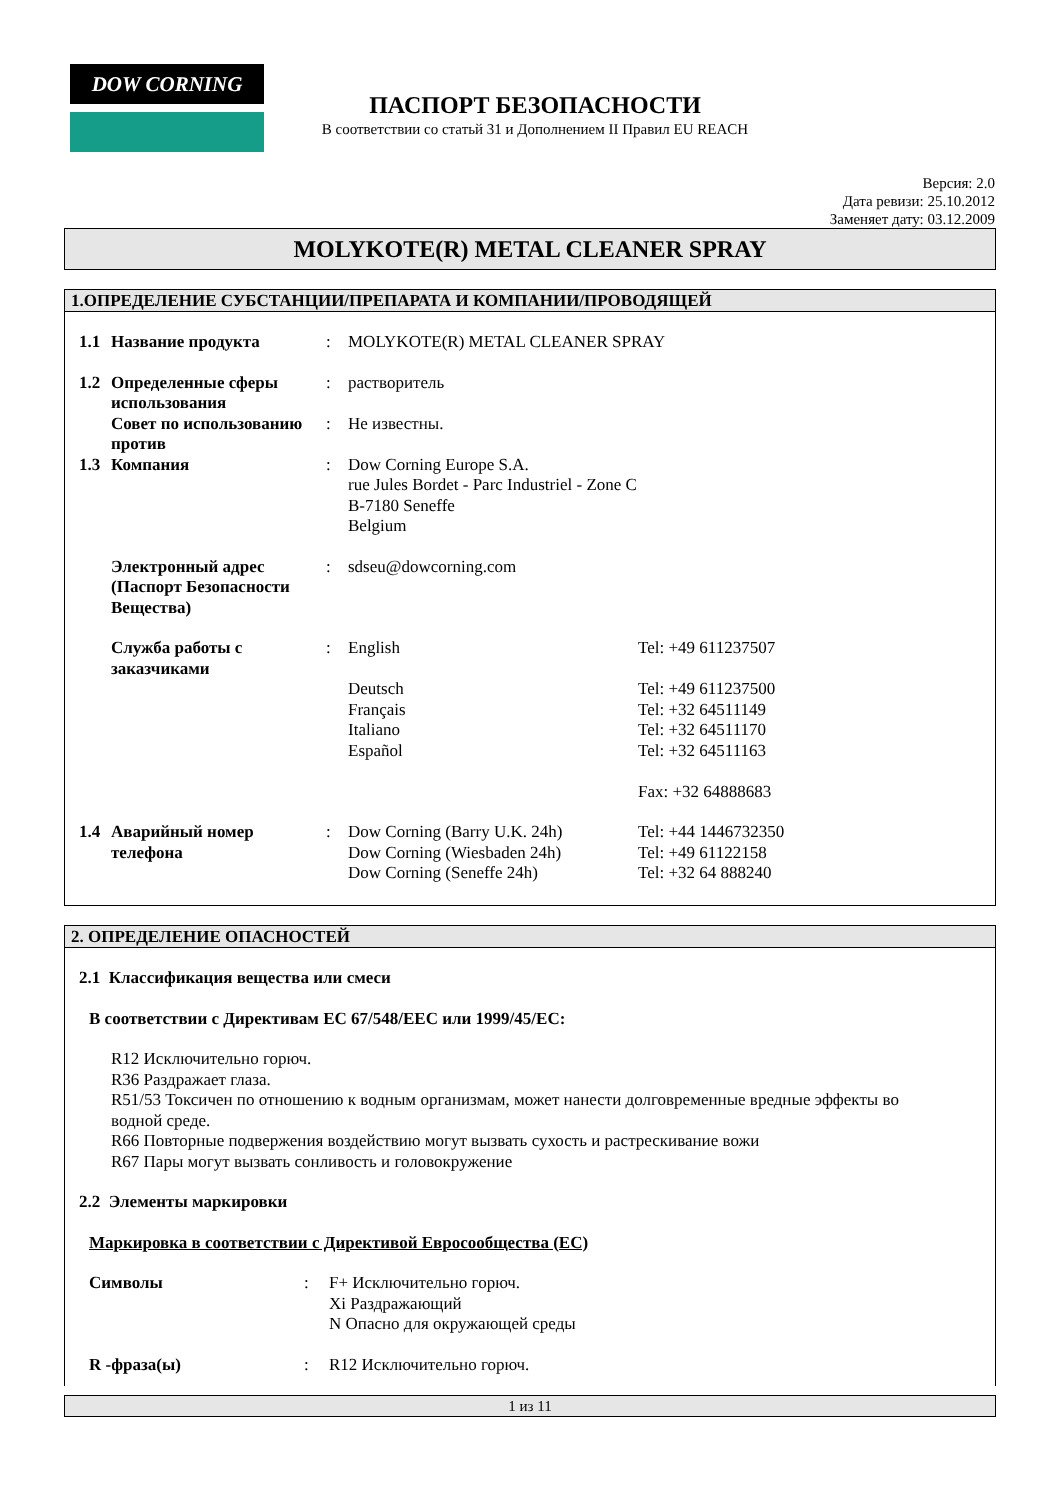DOW CORNING
ПАСПОРТ БЕЗОПАСНОСТИ
В соответствии со статьй 31 и Дополнением II Правил EU REACH
Версия: 2.0
Дата ревизи: 25.10.2012
Заменяет дату: 03.12.2009
MOLYKOTE(R) METAL CLEANER SPRAY
1.ОПРЕДЕЛЕНИЕ СУБСТАНЦИИ/ПРЕПАРАТА И КОМПАНИИ/ПРОВОДЯЩЕЙ
| 1.1 | Название продукта | : | MOLYKOTE(R) METAL CLEANER SPRAY | |
| 1.2 | Определенные сферы использования | : | растворитель | |
| | Совет по использованию против | : | Не известны. | |
| 1.3 | Компания | : | Dow Corning Europe S.A. rue Jules Bordet - Parc Industriel - Zone C B-7180 Seneffe Belgium | |
| | Электронный адрес (Паспорт Безопасности Вещества) | : | sdseu@dowcorning.com | |
| | Служба работы с заказчиками | : | English Deutsch Français Italiano Español | Tel: +49 611237507 Tel: +49 611237500 Tel: +32 64511149 Tel: +32 64511170 Tel: +32 64511163 Fax: +32 64888683 |
| 1.4 | Аварийный номер телефона | : | Dow Corning (Barry U.K. 24h) Dow Corning (Wiesbaden 24h) Dow Corning (Seneffe 24h) | Tel: +44 1446732350 Tel: +49 61122158 Tel: +32 64 888240 |
2. ОПРЕДЕЛЕНИЕ ОПАСНОСТЕЙ
2.1 Классификация вещества или смеси
В соответствии с Директивам ЕС 67/548/EEC или 1999/45/EC:
R12 Исключительно горюч.
R36 Раздражает глаза.
R51/53 Токсичен по отношению к водным организмам, может нанести долговременные вредные эффекты во водной среде.
R66 Повторные подвержения воздействию могут вызвать сухость и растрескивание вожи
R67 Пары могут вызвать сонливость и головокружение
2.2 Элементы маркировки
Маркировка в соответствии с Директивой Евросообщества (ЕС)
| Символы | : | F+ Исключительно горюч. Xi Раздражающий N Опасно для окружающей среды |
| R -фраза(ы) | : | R12 Исключительно горюч. |
1 из 11